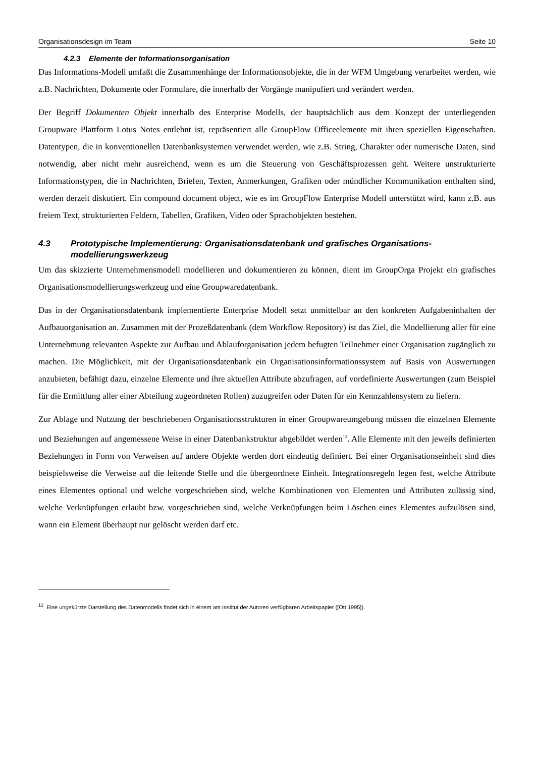Organisationsdesign im Team Seite 10
4.2.3 Elemente der Informationsorganisation
Das Informations-Modell umfaßt die Zusammenhänge der Informationsobjekte, die in der WFM Umgebung verarbeitet werden, wie z.B. Nachrichten, Dokumente oder Formulare, die innerhalb der Vorgänge manipuliert und verändert werden.
Der Begriff Dokumenten Objekt innerhalb des Enterprise Modells, der hauptsächlich aus dem Konzept der unterliegenden Groupware Plattform Lotus Notes entlehnt ist, repräsentiert alle GroupFlow Officeelemente mit ihren speziellen Eigenschaften. Datentypen, die in konventionellen Datenbanksystemen verwendet werden, wie z.B. String, Charakter oder numerische Daten, sind notwendig, aber nicht mehr ausreichend, wenn es um die Steuerung von Geschäftsprozessen geht. Weitere unstrukturierte Informationstypen, die in Nachrichten, Briefen, Texten, Anmerkungen, Grafiken oder mündlicher Kommunikation enthalten sind, werden derzeit diskutiert. Ein compound document object, wie es im GroupFlow Enterprise Modell unterstützt wird, kann z.B. aus freiem Text, strukturierten Feldern, Tabellen, Grafiken, Video oder Sprachobjekten bestehen.
4.3 Prototypische Implementierung: Organisationsdatenbank und grafisches Organisations-modellierungswerkzeug
Um das skizzierte Unternehmensmodell modellieren und dokumentieren zu können, dient im GroupOrga Projekt ein grafisches Organisationsmodellierungswerkzeug und eine Groupwaredatenbank.
Das in der Organisationsdatenbank implementierte Enterprise Modell setzt unmittelbar an den konkreten Aufgabeninhalten der Aufbauorganisation an. Zusammen mit der Prozeßdatenbank (dem Workflow Repository) ist das Ziel, die Modellierung aller für eine Unternehmung relevanten Aspekte zur Aufbau und Ablauforganisation jedem befugten Teilnehmer einer Organisation zugänglich zu machen. Die Möglichkeit, mit der Organisationsdatenbank ein Organisationsinformationssystem auf Basis von Auswertungen anzubieten, befähigt dazu, einzelne Elemente und ihre aktuellen Attribute abzufragen, auf vordefinierte Auswertungen (zum Beispiel für die Ermittlung aller einer Abteilung zugeordneten Rollen) zuzugreifen oder Daten für ein Kennzahlensystem zu liefern.
Zur Ablage und Nutzung der beschriebenen Organisationsstrukturen in einer Groupwareumgebung müssen die einzelnen Elemente und Beziehungen auf angemessene Weise in einer Datenbankstruktur abgebildet werden<sup>12</sup>. Alle Elemente mit den jeweils definierten Beziehungen in Form von Verweisen auf andere Objekte werden dort eindeutig definiert. Bei einer Organisationseinheit sind dies beispielsweise die Verweise auf die leitende Stelle und die übergeordnete Einheit. Integrationsregeln legen fest, welche Attribute eines Elementes optional und welche vorgeschrieben sind, welche Kombinationen von Elementen und Attributen zulässig sind, welche Verknüpfungen erlaubt bzw. vorgeschrieben sind, welche Verknüpfungen beim Löschen eines Elementes aufzulösen sind, wann ein Element überhaupt nur gelöscht werden darf etc.
<sup>12</sup> Eine ungekürzte Darstellung des Datenmodells findet sich in einem am Institut der Autoren verfügbaren Arbeitspapier ([Ott 1995]).